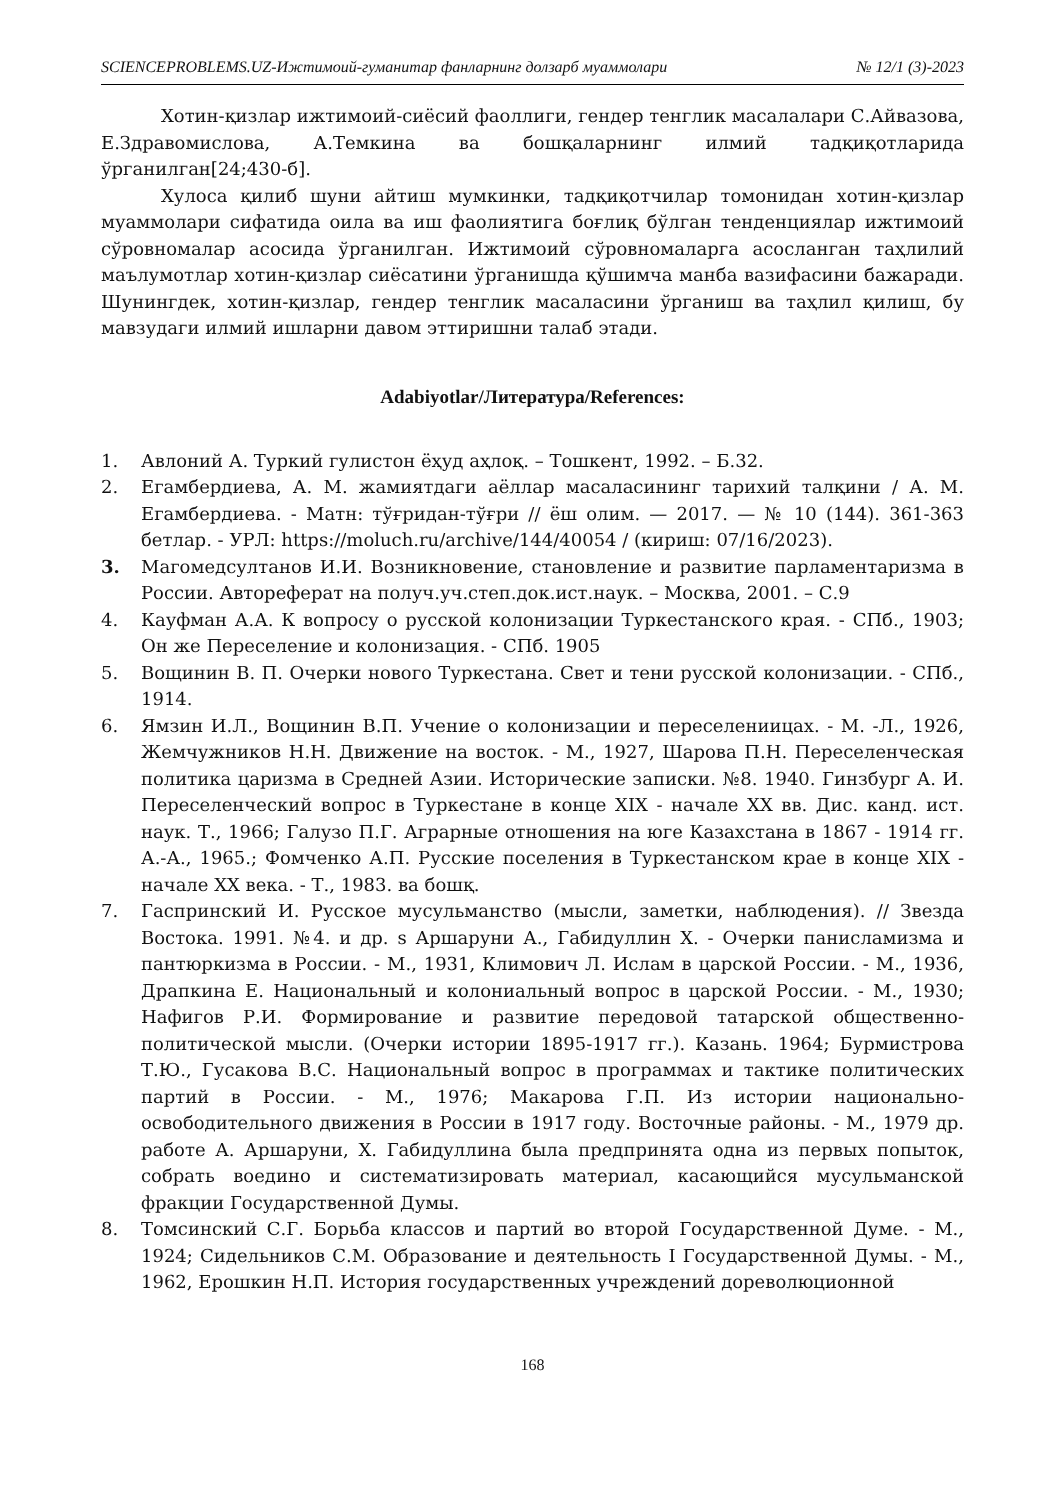SCIENCEPROBLEMS.UZ-Ижтимоий-гуманитар фанларнинг долзарб муаммолари № 12/1 (3)-2023
Хотин-қизлар ижтимоий-сиёсий фаоллиги, гендер тенглик масалалари С.Айвазова, Е.Здравомислова, А.Темкина ва бошқаларнинг илмий тадқиқотларида ўрганилган[24;430-б].
Хулоса қилиб шуни айтиш мумкинки, тадқиқотчилар томонидан хотин-қизлар муаммолари сифатида оила ва иш фаолиятига боғлиқ бўлган тенденциялар ижтимоий сўровномалар асосида ўрганилган. Ижтимоий сўровномаларга асосланган таҳлилий маълумотлар хотин-қизлар сиёсатини ўрганишда қўшимча манба вазифасини бажаради. Шунингдек, хотин-қизлар, гендер тенглик масаласини ўрганиш ва таҳлил қилиш, бу мавзудаги илмий ишларни давом эттиришни талаб этади.
Adabiyotlar/Литература/References:
1. Авлоний А. Туркий гулистон ёҳуд аҳлоқ. – Тошкент, 1992. – Б.32.
2. Егамбердиева, А. М. жамиятдаги аёллар масаласининг тарихий талқини / А. М. Егамбердиева. - Матн: тўғридан-тўғри // ёш олим. — 2017. — № 10 (144). 361-363 бетлар. - УРЛ: https://moluch.ru/archive/144/40054 / (кириш: 07/16/2023).
3. Магомедсултанов И.И. Возникновение, становление и развитие парламентаризма в России. Автореферат на получ.уч.степ.док.ист.наук. – Москва, 2001. – С.9
4. Кауфман А.А. К вопросу о русской колонизации Туркестанского края. - СПб., 1903; Он же Переселение и колонизация. - СПб. 1905
5. Вощинин В. П. Очерки нового Туркестана. Свет и тени русской колонизации. - СПб., 1914.
6. Ямзин И.Л., Вощинин В.П. Учение о колонизации и переселениицах. - М. -Л., 1926, Жемчужников Н.Н. Движение на восток. - М., 1927, Шарова П.Н. Переселенческая политика царизма в Средней Азии. Исторические записки. №8. 1940. Гинзбург А. И. Переселенческий вопрос в Туркестане в конце XIX - начале XX вв. Дис. канд. ист. наук. Т., 1966; Галузо П.Г. Аграрные отношения на юге Казахстана в 1867 - 1914 гг. А.-А., 1965.; Фомченко А.П. Русские поселения в Туркестанском крае в конце XIX - начале XX века. - Т., 1983. ва бошқ.
7. Гаспринский И. Русское мусульманство (мысли, заметки, наблюдения). // Звезда Востока. 1991. №4. и др. s Аршаруни А., Габидуллин X. - Очерки панисламизма и пантюркизма в России. - М., 1931, Климович Л. Ислам в царской России. - М., 1936, Драпкина Е. Национальный и колониальный вопрос в царской России. - М., 1930; Нафигов Р.И. Формирование и развитие передовой татарской общественно-политической мысли. (Очерки истории 1895-1917 гг.). Казань. 1964; Бурмистрова Т.Ю., Гусакова В.С. Национальный вопрос в программах и тактике политических партий в России. - М., 1976; Макарова Г.П. Из истории национально-освободительного движения в России в 1917 году. Восточные районы. - М., 1979 др. работе А. Аршаруни, Х. Габидуллина была предпринята одна из первых попыток, собрать воедино и систематизировать материал, касающийся мусульманской фракции Государственной Думы.
8. Томсинский С.Г. Борьба классов и партий во второй Государственной Думе. - М., 1924; Сидельников С.М. Образование и деятельность I Государственной Думы. - М., 1962, Ерошкин Н.П. История государственных учреждений дореволюционной
168